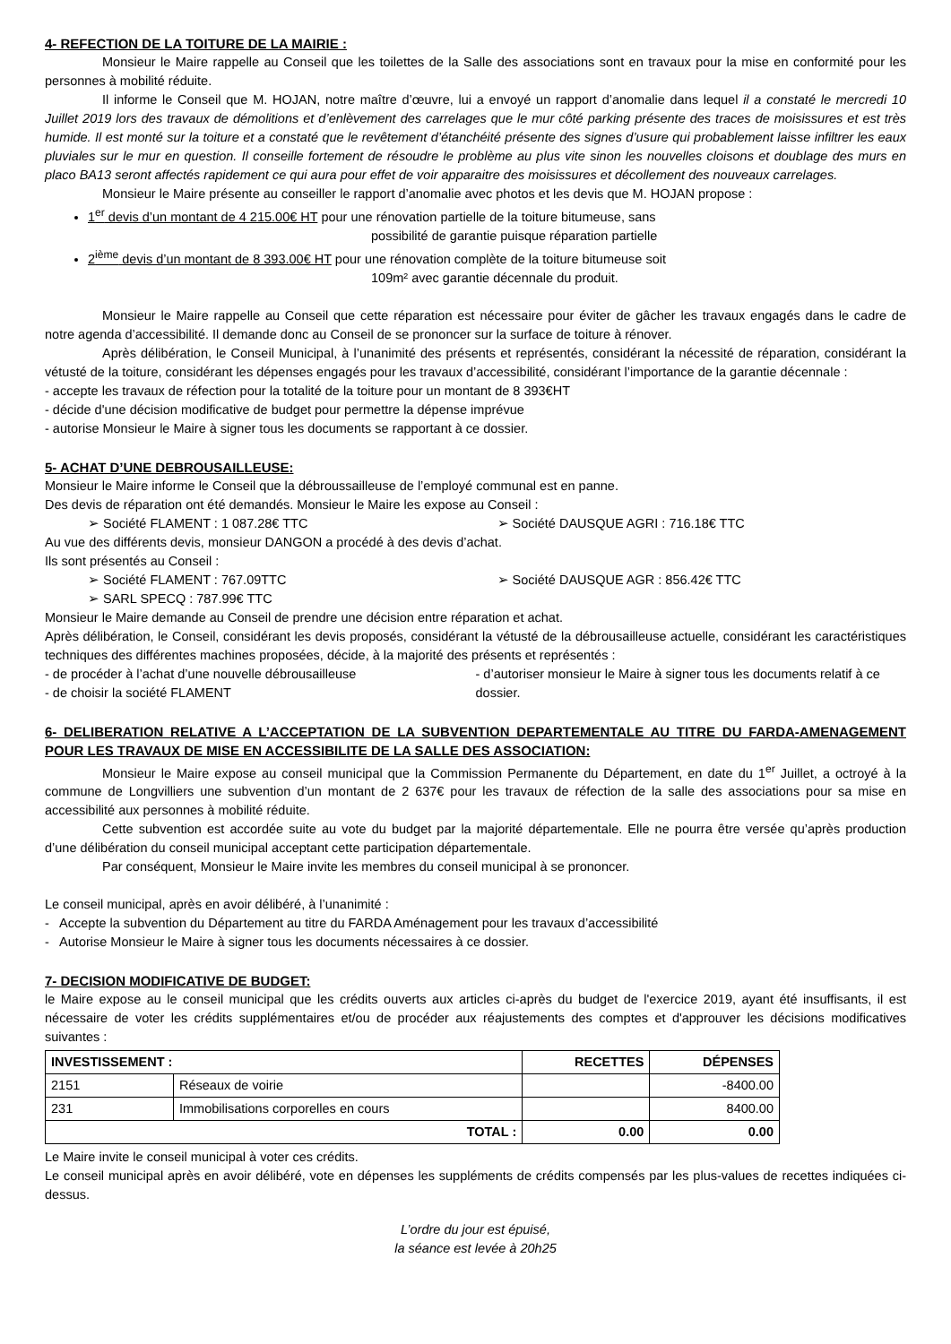4- REFECTION DE LA TOITURE DE LA MAIRIE :
Monsieur le Maire rappelle au Conseil que les toilettes de la Salle des associations sont en travaux pour la mise en conformité pour les personnes à mobilité réduite.
Il informe le Conseil que M. HOJAN, notre maître d’œuvre, lui a envoyé un rapport d’anomalie dans lequel il a constaté le mercredi 10 Juillet 2019 lors des travaux de démolitions et d’enlèvement des carrelages que le mur côté parking présente des traces de moisissures et est très humide. Il est monté sur la toiture et a constaté que le revêtement d’étanchéité présente des signes d’usure qui probablement laisse infiltrer les eaux pluviales sur le mur en question. Il conseille fortement de résoudre le problème au plus vite sinon les nouvelles cloisons et doublage des murs en placo BA13 seront affectés rapidement ce qui aura pour effet de voir apparaitre des moisissures et décollement des nouveaux carrelages.
Monsieur le Maire présente au conseiller le rapport d’anomalie avec photos et les devis que M. HOJAN propose :
1<sup>er</sup> devis d’un montant de 4 215.00€ HT pour une rénovation partielle de la toiture bitumeuse, sans
possibilité de garantie puisque réparation partielle
2<sup>ième</sup> devis d’un montant de 8 393.00€ HT pour une rénovation complète de la toiture bitumeuse soit
109m² avec garantie décennale du produit.
Monsieur le Maire rappelle au Conseil que cette réparation est nécessaire pour éviter de gâcher les travaux engagés dans le cadre de notre agenda d’accessibilité. Il demande donc au Conseil de se prononcer sur la surface de toiture à rénover.
Après délibération, le Conseil Municipal, à l’unanimité des présents et représentés, considérant la nécessité de réparation, considérant la vétusté de la toiture, considérant les dépenses engagés pour les travaux d’accessibilité, considérant l’importance de la garantie décennale :
- accepte les travaux de réfection pour la totalité de la toiture pour un montant de 8 393€HT
- décide d'une décision modificative de budget pour permettre la dépense imprévue
- autorise Monsieur le Maire à signer tous les documents se rapportant à ce dossier.
5- ACHAT D’UNE DEBROUSAILLEUSE:
Monsieur le Maire informe le Conseil que la débroussailleuse de l’employé communal est en panne.
Des devis de réparation ont été demandés. Monsieur le Maire les expose au Conseil :
➢ Société FLAMENT : 1 087.28€ TTC
➢ Société DAUSQUE AGRI : 716.18€ TTC
Au vue des différents devis, monsieur DANGON a procédé à des devis d’achat.
Ils sont présentés au Conseil :
➢ Société FLAMENT : 767.09TTC ➢ Société DAUSQUE AGR : 856.42€ TTC
➢ SARL SPECQ : 787.99€ TTC
Monsieur le Maire demande au Conseil de prendre une décision entre réparation et achat.
Après délibération, le Conseil, considérant les devis proposés, considérant la vétusté de la débrousailleuse actuelle, considérant les caractéristiques techniques des différentes machines proposées, décide, à la majorité des présents et représentés :
- de procéder à l’achat d’une nouvelle débrousailleuse
- de choisir la société FLAMENT
- d’autoriser monsieur le Maire à signer tous les documents relatif à ce dossier.
6- DELIBERATION RELATIVE A L’ACCEPTATION DE LA SUBVENTION DEPARTEMENTALE AU TITRE DU FARDA-AMENAGEMENT POUR LES TRAVAUX DE MISE EN ACCESSIBILITE DE LA SALLE DES ASSOCIATION:
Monsieur le Maire expose au conseil municipal que la Commission Permanente du Département, en date du 1<sup>er</sup> Juillet, a octroyé à la commune de Longvilliers une subvention d’un montant de 2 637€ pour les travaux de réfection de la salle des associations pour sa mise en accessibilité aux personnes à mobilité réduite.
Cette subvention est accordée suite au vote du budget par la majorité départementale. Elle ne pourra être versée qu’après production d’une délibération du conseil municipal acceptant cette participation départementale.
Par conséquent, Monsieur le Maire invite les membres du conseil municipal à se prononcer.
Le conseil municipal, après en avoir délibéré, à l’unanimité :
- Accepte la subvention du Département au titre du FARDA Aménagement pour les travaux d’accessibilité
- Autorise Monsieur le Maire à signer tous les documents nécessaires à ce dossier.
7- DECISION MODIFICATIVE DE BUDGET:
le Maire expose au le conseil municipal que les crédits ouverts aux articles ci-après du budget de l'exercice 2019, ayant été insuffisants, il est nécessaire de voter les crédits supplémentaires et/ou de procéder aux réajustements des comptes et d'approuver les décisions modificatives suivantes :
| INVESTISSEMENT : | | RECETTES | DÉPENSES |
| --- | --- | --- | --- |
| 2151 | Réseaux de voirie | | -8400.00 |
| 231 | Immobilisations corporelles en cours | | 8400.00 |
| TOTAL : | | 0.00 | 0.00 |
Le Maire invite le conseil municipal à voter ces crédits.
Le conseil municipal après en avoir délibéré, vote en dépenses les suppléments de crédits compensés par les plus-values de recettes indiquées ci-dessus.
L’ordre du jour est épuisé,
la séance est levée à 20h25